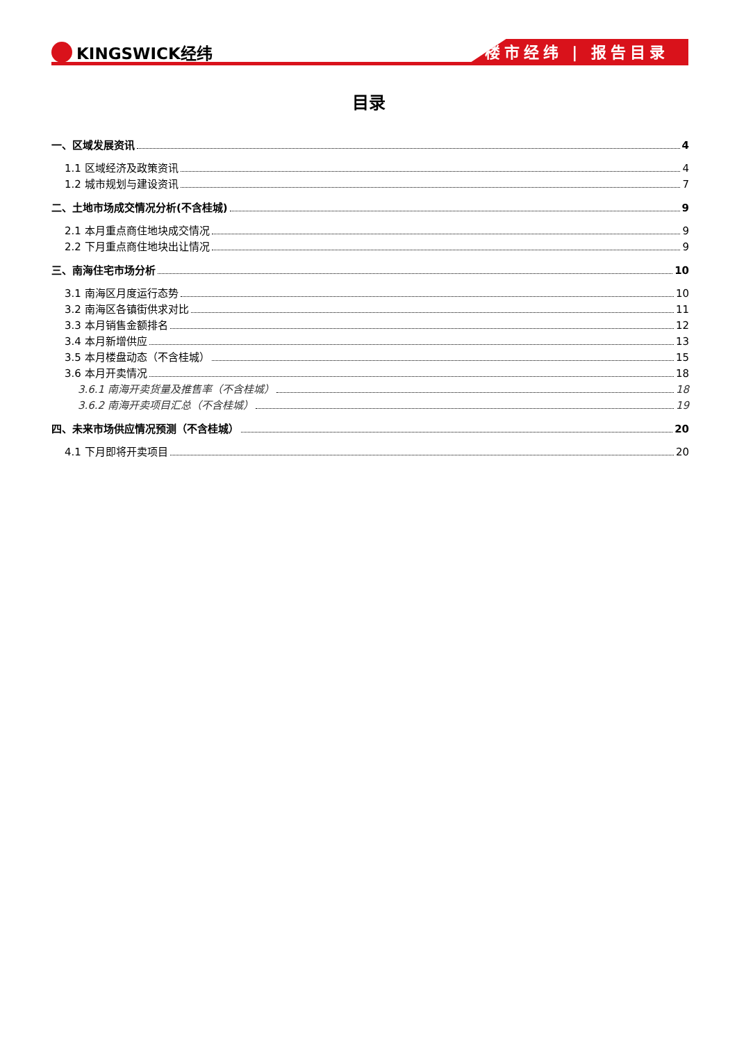KINGSWICK经纬 楼市经纬 | 报告目录
目录
一、区域发展资讯 4
1.1 区域经济及政策资讯 4
1.2 城市规划与建设资讯 7
二、土地市场成交情况分析(不含桂城) 9
2.1 本月重点商住地块成交情况 9
2.2 下月重点商住地块出让情况 9
三、南海住宅市场分析 10
3.1 南海区月度运行态势 10
3.2 南海区各镇街供求对比 11
3.3 本月销售金额排名 12
3.4 本月新增供应 13
3.5 本月楼盘动态（不含桂城） 15
3.6 本月开卖情况 18
3.6.1 南海开卖货量及推售率（不含桂城） 18
3.6.2 南海开卖项目汇总（不含桂城） 19
四、未来市场供应情况预测（不含桂城） 20
4.1 下月即将开卖项目 20